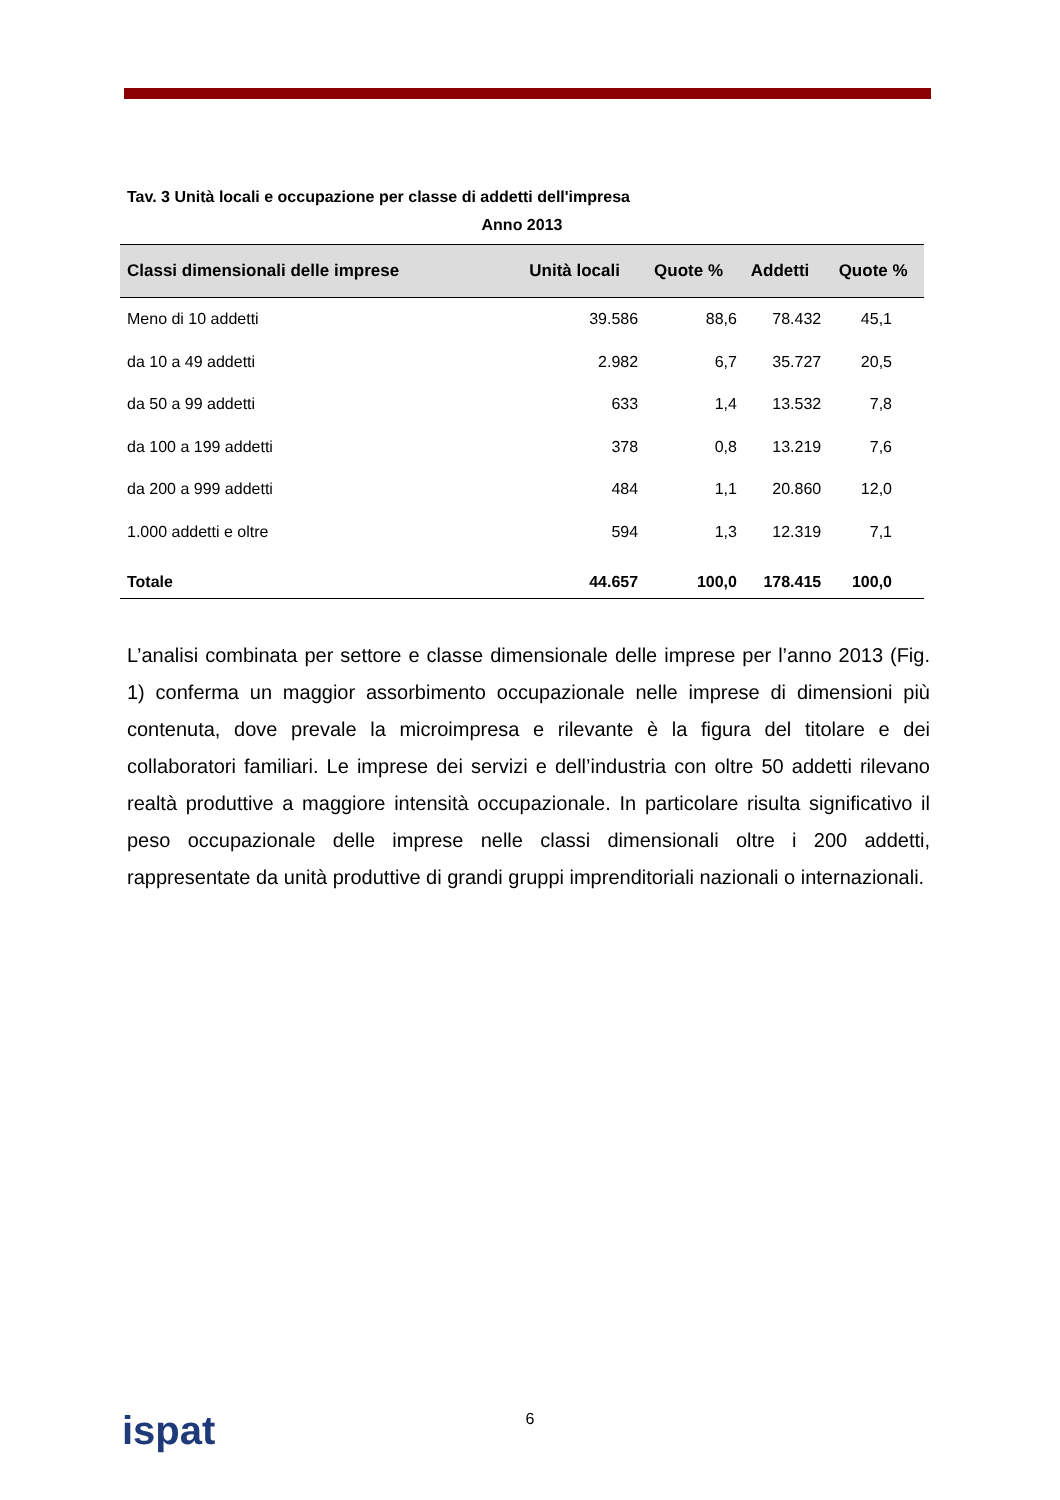Tav. 3 Unità locali e occupazione per classe di addetti dell'impresa
Anno 2013
| Classi dimensionali delle imprese | Unità locali | Quote % | Addetti | Quote % |
| --- | --- | --- | --- | --- |
| Meno di 10 addetti | 39.586 | 88,6 | 78.432 | 45,1 |
| da 10 a 49 addetti | 2.982 | 6,7 | 35.727 | 20,5 |
| da 50 a 99 addetti | 633 | 1,4 | 13.532 | 7,8 |
| da 100 a 199 addetti | 378 | 0,8 | 13.219 | 7,6 |
| da 200 a 999 addetti | 484 | 1,1 | 20.860 | 12,0 |
| 1.000 addetti e oltre | 594 | 1,3 | 12.319 | 7,1 |
| Totale | 44.657 | 100,0 | 178.415 | 100,0 |
L’analisi combinata per settore e classe dimensionale delle imprese per l’anno 2013 (Fig. 1) conferma un maggior assorbimento occupazionale nelle imprese di dimensioni più contenuta, dove prevale la microimpresa e rilevante è la figura del titolare e dei collaboratori familiari. Le imprese dei servizi e dell’industria con oltre 50 addetti rilevano realtà produttive a maggiore intensità occupazionale. In particolare risulta significativo il peso occupazionale delle imprese nelle classi dimensionali oltre i 200 addetti, rappresentate da unità produttive di grandi gruppi imprenditoriali nazionali o internazionali.
6 ispat